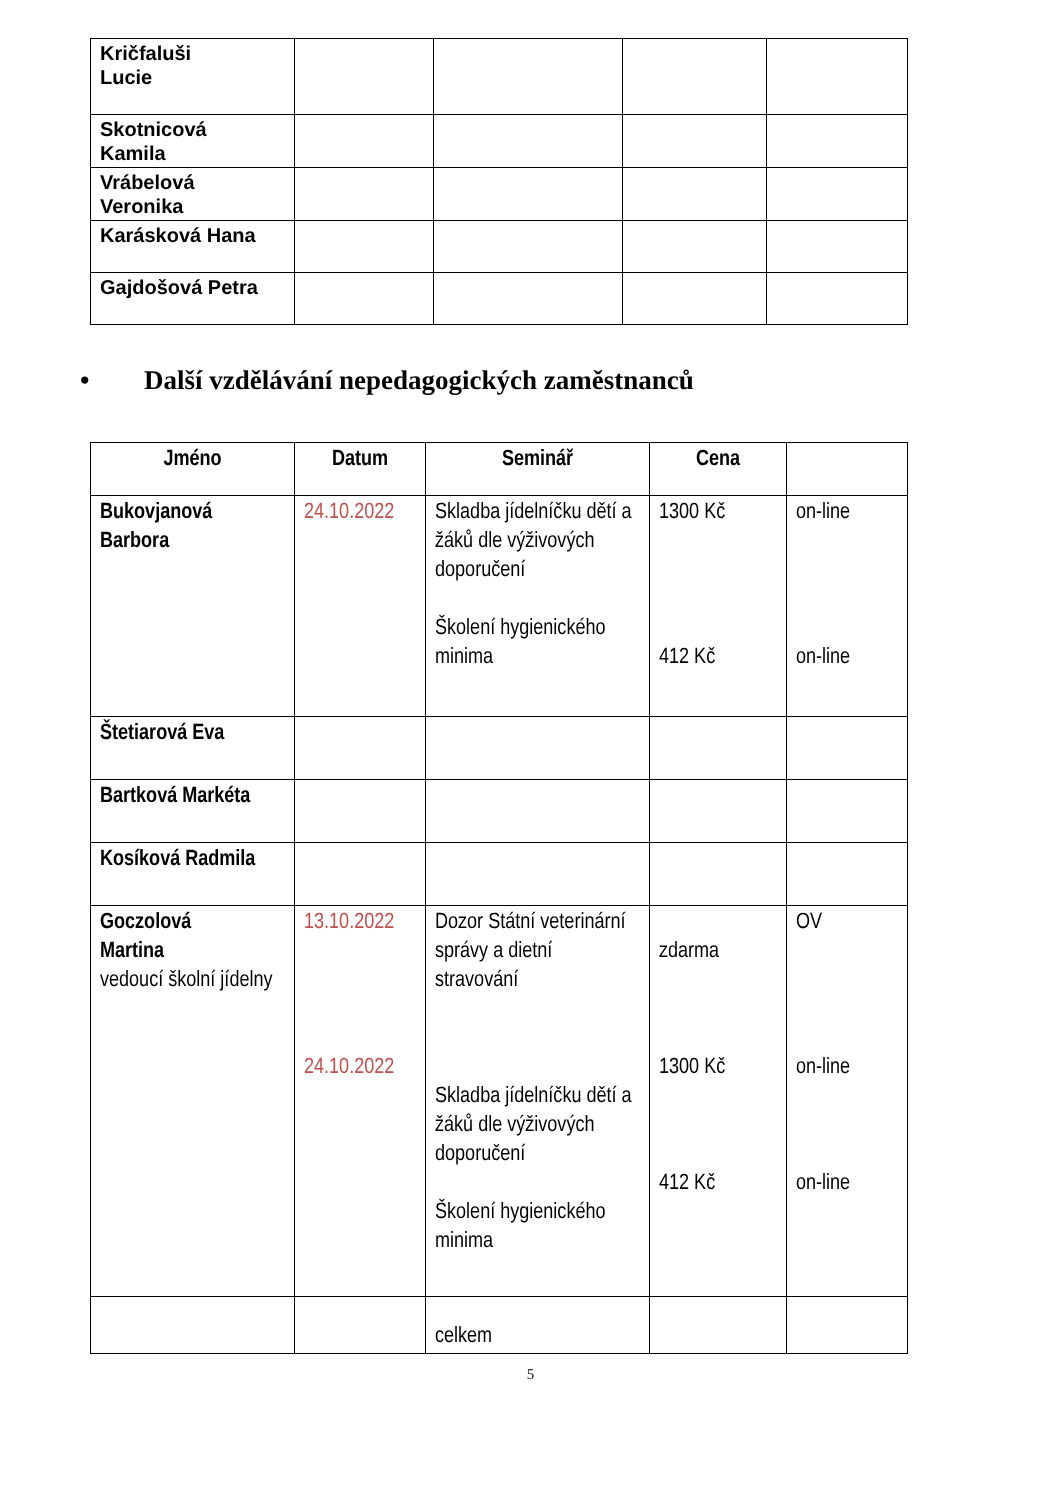| Kričfaluši Lucie | | | | |
| Skotnicová Kamila | | | | |
| Vrábelová Veronika | | | | |
| Karásková Hana | | | | |
| Gajdošová Petra | | | | |
• Další vzdělávání nepedagogických zaměstnanců
| Jméno | Datum | Seminář | Cena | |
| --- | --- | --- | --- | --- |
| Bukovjanová Barbora | 24.10.2022 | Skladba jídelníčku dětí a žáků dle výživových doporučení Školení hygienického minima | 1300 Kč 412 Kč | on-line on-line |
| Štetiarová Eva | | | | |
| Bartková Markéta | | | | |
| Kosíková Radmila | | | | |
| Goczolová Martina vedoucí školní jídelny | 13.10.2022 24.10.2022 | Dozor Státní veterinární správy a dietní stravování Skladba jídelníčku dětí a žáků dle výživových doporučení Školení hygienického minima | zdarma 1300 Kč 412 Kč | OV on-line on-line |
| | | celkem | | |
5